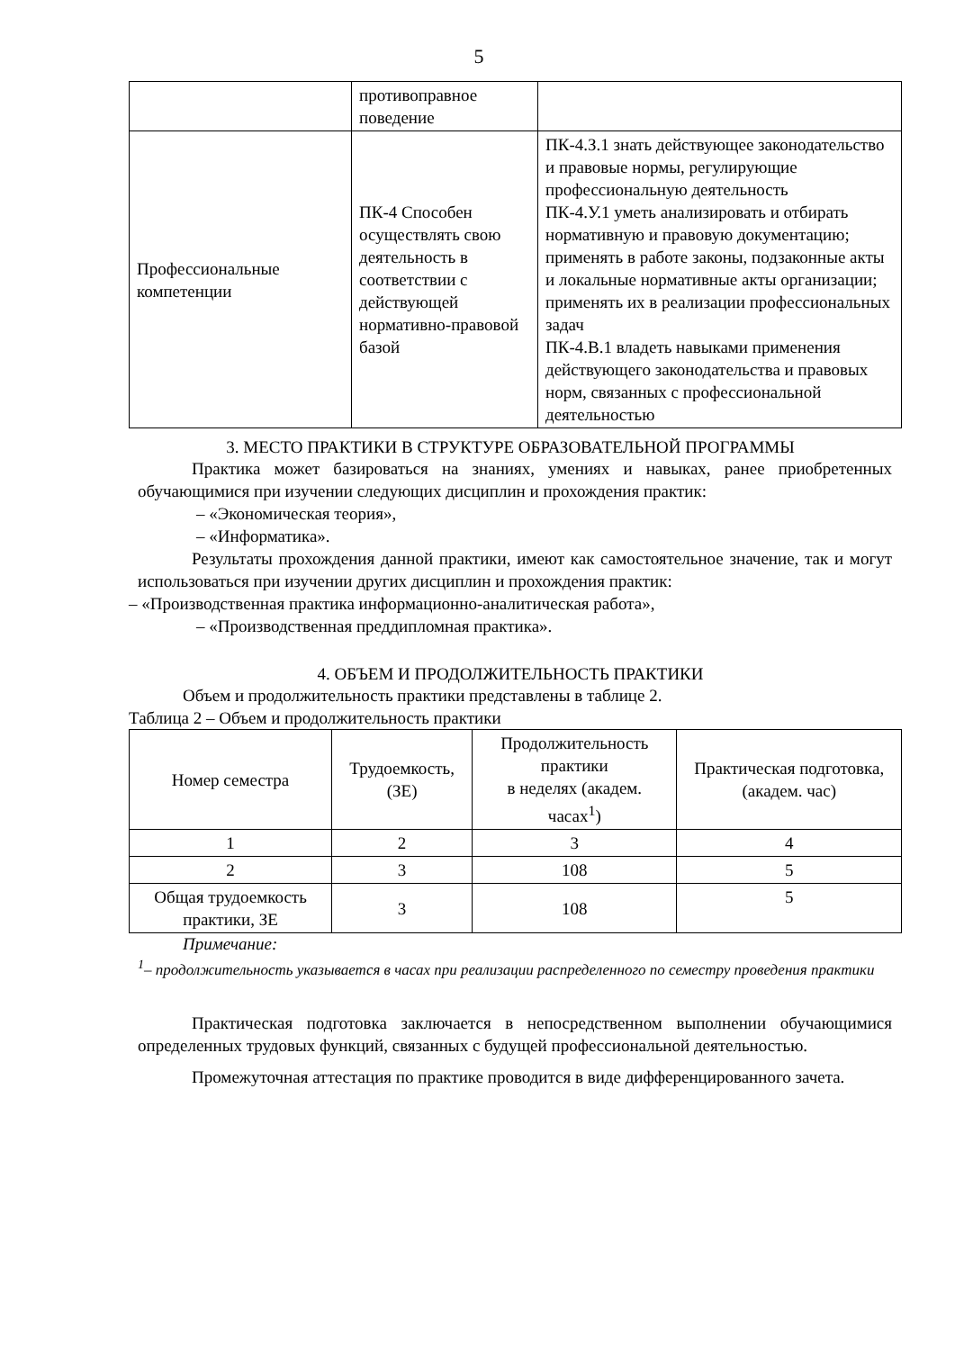5
| | противоправное поведение | |
| Профессиональные компетенции | ПК-4 Способен осуществлять свою деятельность в соответствии с действующей нормативно-правовой базой | ПК-4.З.1 знать действующее законодательство и правовые нормы, регулирующие профессиональную деятельность ПК-4.У.1 уметь анализировать и отбирать нормативную и правовую документацию; применять в работе законы, подзаконные акты и локальные нормативные акты организации; применять их в реализации профессиональных задач ПК-4.В.1 владеть навыками применения действующего законодательства и правовых норм, связанных с профессиональной деятельностью |
3. МЕСТО ПРАКТИКИ В СТРУКТУРЕ ОБРАЗОВАТЕЛЬНОЙ ПРОГРАММЫ
Практика может базироваться на знаниях, умениях и навыках, ранее приобретенных обучающимися при изучении следующих дисциплин и прохождения практик:
– «Экономическая теория»,
– «Информатика».
Результаты прохождения данной практики, имеют как самостоятельное значение, так и могут использоваться при изучении других дисциплин и прохождения практик:
– «Производственная практика информационно-аналитическая работа»,
– «Производственная преддипломная практика».
4. ОБЪЕМ И ПРОДОЛЖИТЕЛЬНОСТЬ ПРАКТИКИ
Объем и продолжительность практики представлены в таблице 2.
Таблица 2 – Объем и продолжительность практики
| Номер семестра | Трудоемкость, (ЗЕ) | Продолжительность практики в неделях (академ. часах<sup>1</sup>) | Практическая подготовка, (академ. час) |
| --- | --- | --- | --- |
| 1 | 2 | 3 | 4 |
| 2 | 3 | 108 | 5 |
| Общая трудоемкость практики, ЗЕ | 3 | 108 | 5 |
Примечание:
<sup>1</sup>– продолжительность указывается в часах при реализации распределенного по семестру проведения практики
Практическая подготовка заключается в непосредственном выполнении обучающимися определенных трудовых функций, связанных с будущей профессиональной деятельностью.
Промежуточная аттестация по практике проводится в виде дифференцированного зачета.